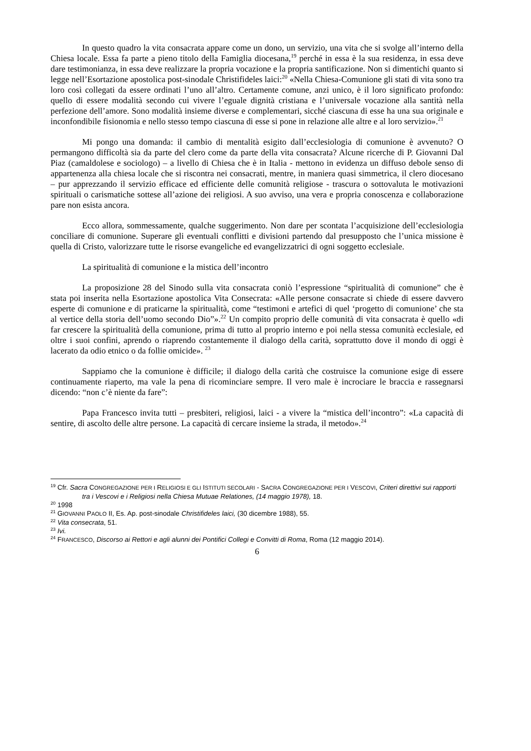In questo quadro la vita consacrata appare come un dono, un servizio, una vita che si svolge all’interno della Chiesa locale. Essa fa parte a pieno titolo della Famiglia diocesana,<sup>19</sup> perché in essa è la sua residenza, in essa deve dare testimonianza, in essa deve realizzare la propria vocazione e la propria santificazione. Non si dimentichi quanto si legge nell’Esortazione apostolica post-sinodale Christifideles laici:<sup>20</sup> «Nella Chiesa-Comunione gli stati di vita sono tra loro così collegati da essere ordinati l’uno all’altro. Certamente comune, anzi unico, è il loro significato profondo: quello di essere modalità secondo cui vivere l’eguale dignità cristiana e l’universale vocazione alla santità nella perfezione dell’amore. Sono modalità insieme diverse e complementari, sicché ciascuna di esse ha una sua originale e inconfondibile fisionomia e nello stesso tempo ciascuna di esse si pone in relazione alle altre e al loro servizio».<sup>21</sup>
Mi pongo una domanda: il cambio di mentalità esigito dall’ecclesiologia di comunione è avvenuto? O permangono difficoltà sia da parte del clero come da parte della vita consacrata? Alcune ricerche di P. Giovanni Dal Piaz (camaldolese e sociologo) – a livello di Chiesa che è in Italia - mettono in evidenza un diffuso debole senso di appartenenza alla chiesa locale che si riscontra nei consacrati, mentre, in maniera quasi simmetrica, il clero diocesano – pur apprezzando il servizio efficace ed efficiente delle comunità religiose - trascura o sottovaluta le motivazioni spirituali o carismatiche sottese all’azione dei religiosi. A suo avviso, una vera e propria conoscenza e collaborazione pare non esista ancora.
Ecco allora, sommessamente, qualche suggerimento. Non dare per scontata l’acquisizione dell’ecclesiologia conciliare di comunione. Superare gli eventuali conflitti e divisioni partendo dal presupposto che l’unica missione è quella di Cristo, valorizzare tutte le risorse evangeliche ed evangelizzatrici di ogni soggetto ecclesiale.
La spiritualità di comunione e la mistica dell’incontro
La proposizione 28 del Sinodo sulla vita consacrata coniò l’espressione “spiritualità di comunione” che è stata poi inserita nella Esortazione apostolica Vita Consecrata: «Alle persone consacrate si chiede di essere davvero esperte di comunione e di praticarne la spiritualità, come “testimoni e artefici di quel ‘progetto di comunione’ che sta al vertice della storia dell’uomo secondo Dio”».<sup>22</sup> Un compito proprio delle comunità di vita consacrata è quello «di far crescere la spiritualità della comunione, prima di tutto al proprio interno e poi nella stessa comunità ecclesiale, ed oltre i suoi confini, aprendo o riaprendo costantemente il dialogo della carità, soprattutto dove il mondo di oggi è lacerato da odio etnico o da follie omicide». <sup>23</sup>
Sappiamo che la comunione è difficile; il dialogo della carità che costruisce la comunione esige di essere continuamente riaperto, ma vale la pena di ricominciare sempre. Il vero male è incrociare le braccia e rassegnarsi dicendo: “non c’è niente da fare”:
Papa Francesco invita tutti – presbiteri, religiosi, laici - a vivere la “mistica dell’incontro”: «La capacità di sentire, di ascolto delle altre persone. La capacità di cercare insieme la strada, il metodo».<sup>24</sup>
<sup>19</sup> Cfr. Sacra CONGREGAZIONE PER I RELIGIOSI E GLI ISTITUTI SECOLARI - SACRA CONGREGAZIONE PER I VESCOVI, Criteri direttivi sui rapporti tra i Vescovi e i Religiosi nella Chiesa Mutuae Relationes, (14 maggio 1978), 18.
<sup>20</sup> 1998
<sup>21</sup> GIOVANNI PAOLO II, Es. Ap. post-sinodale Christifideles laici, (30 dicembre 1988), 55.
<sup>22</sup> Vita consecrata, 51.
<sup>23</sup> Ivi.
<sup>24</sup> FRANCESCO, Discorso ai Rettori e agli alunni dei Pontifici Collegi e Convitti di Roma, Roma (12 maggio 2014).
6